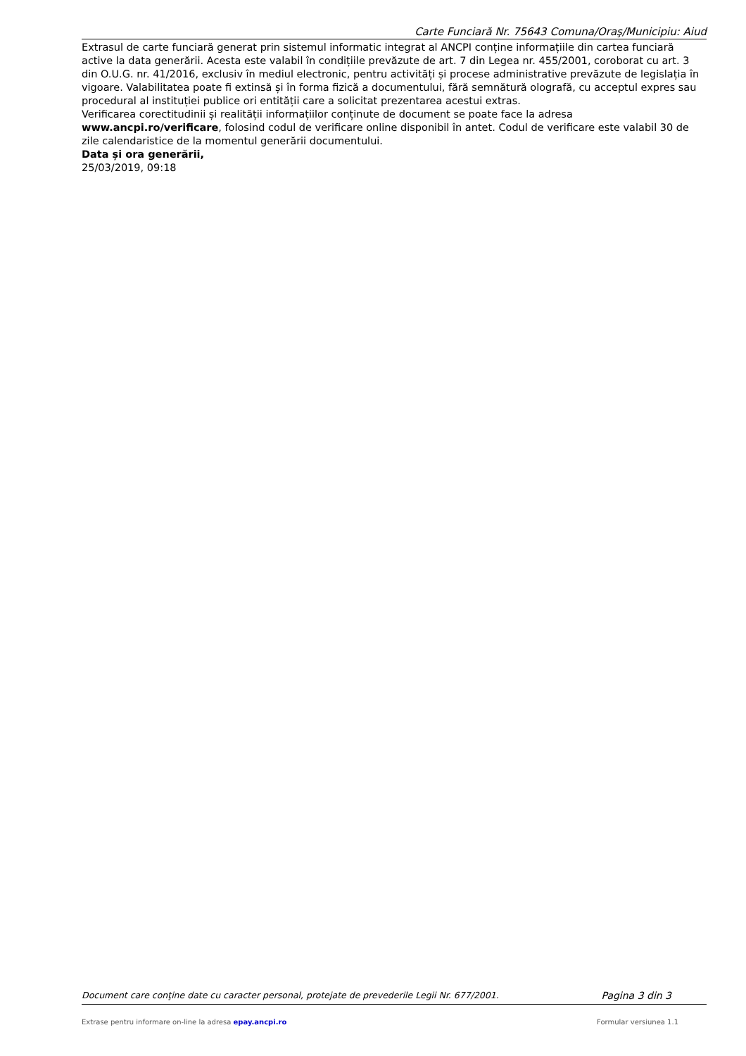Carte Funciară Nr. 75643 Comuna/Oraş/Municipiu: Aiud
Extrasul de carte funciară generat prin sistemul informatic integrat al ANCPI conține informațiile din cartea funciară active la data generării. Acesta este valabil în condițiile prevăzute de art. 7 din Legea nr. 455/2001, coroborat cu art. 3 din O.U.G. nr. 41/2016, exclusiv în mediul electronic, pentru activități și procese administrative prevăzute de legislația în vigoare. Valabilitatea poate fi extinsă și în forma fizică a documentului, fără semnătură olografă, cu acceptul expres sau procedural al instituției publice ori entității care a solicitat prezentarea acestui extras.
Verificarea corectitudinii și realității informațiilor conținute de document se poate face la adresa www.ancpi.ro/verificare, folosind codul de verificare online disponibil în antet. Codul de verificare este valabil 30 de zile calendaristice de la momentul generării documentului.
Data și ora generării,
25/03/2019, 09:18
Document care conţine date cu caracter personal, protejate de prevederile Legii Nr. 677/2001. Pagina 3 din 3
Extrase pentru informare on-line la adresa epay.ancpi.ro Formular versiunea 1.1